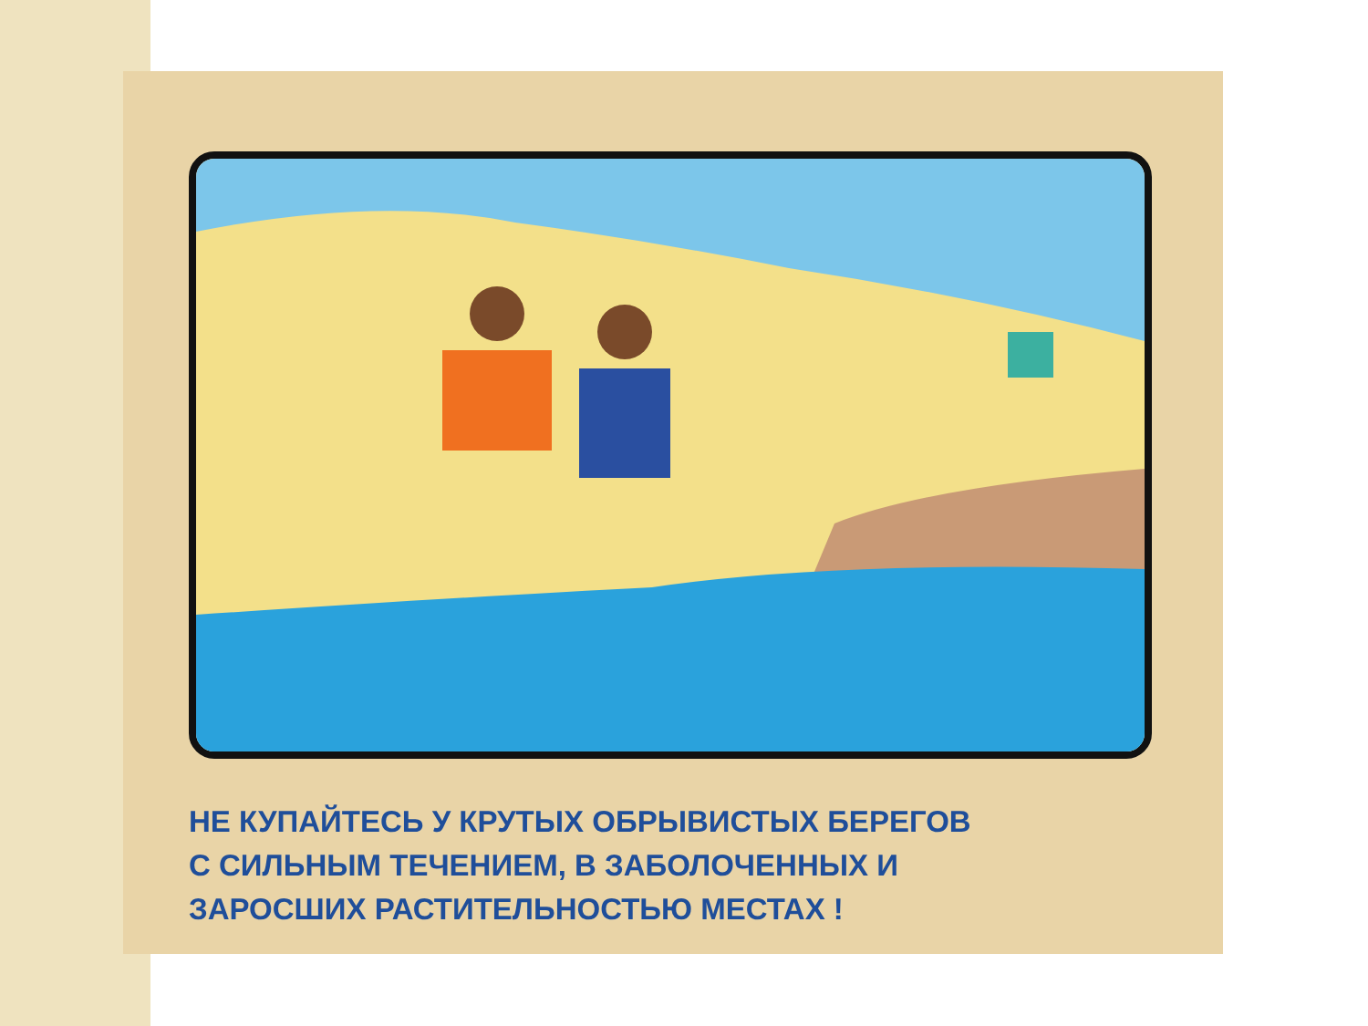НЕ КУПАЙТЕСЬ У КРУТЫХ ОБРЫВИСТЫХ БЕРЕГОВ
С СИЛЬНЫМ ТЕЧЕНИЕМ, В ЗАБОЛОЧЕННЫХ И
ЗАРОСШИХ РАСТИТЕЛЬНОСТЬЮ МЕСТАХ !